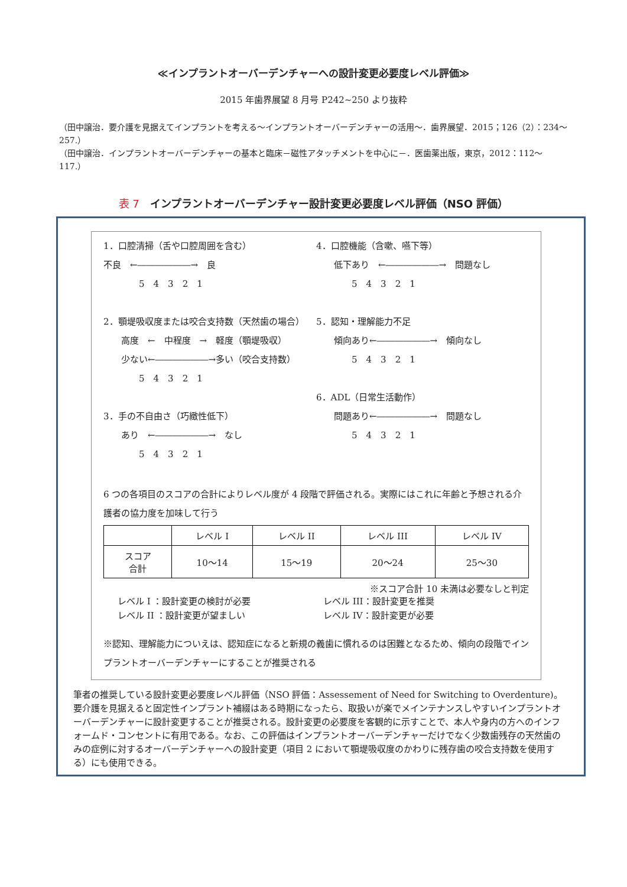≪インプラントオーバーデンチャーへの設計変更必要度レベル評価≫
2015 年歯界展望 8 月号 P242~250 より抜粋
（田中譲治．要介護を見据えてインプラントを考える～インプラントオーバーデンチャーの活用～．歯界展望．2015；126（2）：234～257.）
（田中譲治．インプラントオーバーデンチャーの基本と臨床－磁性アタッチメントを中心に－．医歯薬出版，東京，2012：112～117.）
表 7　インプラントオーバーデンチャー設計変更必要度レベル評価（NSO 評価）
1．口腔清掃（舌や口腔周囲を含む）
不良　←――――――→　良
5　4　3　2　1
2．顎堤吸収度または咬合支持数（天然歯の場合）
高度　←　中程度　→　軽度（顎堤吸収）
少ない←――――――→多い（咬合支持数）
5　4　3　2　1
3．手の不自由さ（巧緻性低下）
あり　←――――――→　なし
5　4　3　2　1
4．口腔機能（含嗽、嚥下等）
低下あり　←――――――→　問題なし
5　4　3　2　1
5．認知・理解能力不足
傾向あり←――――――→　傾向なし
5　4　3　2　1
6．ADL（日常生活動作）
問題あり←――――――→　問題なし
5　4　3　2　1
6 つの各項目のスコアの合計によりレベル度が 4 段階で評価される。実際にはこれに年齢と予想される介護者の協力度を加味して行う
| | レベル I | レベル II | レベル III | レベル IV |
| --- | --- | --- | --- | --- |
| スコア 合計 | 10～14 | 15～19 | 20～24 | 25～30 |
※スコア合計 10 未満は必要なしと判定
レベル I ：設計変更の検討が必要
レベル II ：設計変更が望ましい
レベル III：設計変更を推奨
レベル IV：設計変更が必要
※認知、理解能力についえは、認知症になると新規の義歯に慣れるのは困難となるため、傾向の段階でインプラントオーバーデンチャーにすることが推奨される
筆者の推奨している設計変更必要度レベル評価（NSO 評価：Assessement of Need for Switching to Overdenture)。要介護を見据えると固定性インプラント補綴はある時期になったら、取扱いが楽でメインテナンスしやすいインプラントオーバーデンチャーに設計変更することが推奨される。設計変更の必要度を客観的に示すことで、本人や身内の方へのインフォームド・コンセントに有用である。なお、この評価はインプラントオーバーデンチャーだけでなく少数歯残存の天然歯のみの症例に対するオーバーデンチャーへの設計変更（項目 2 において顎堤吸収度のかわりに残存歯の咬合支持数を使用する）にも使用できる。